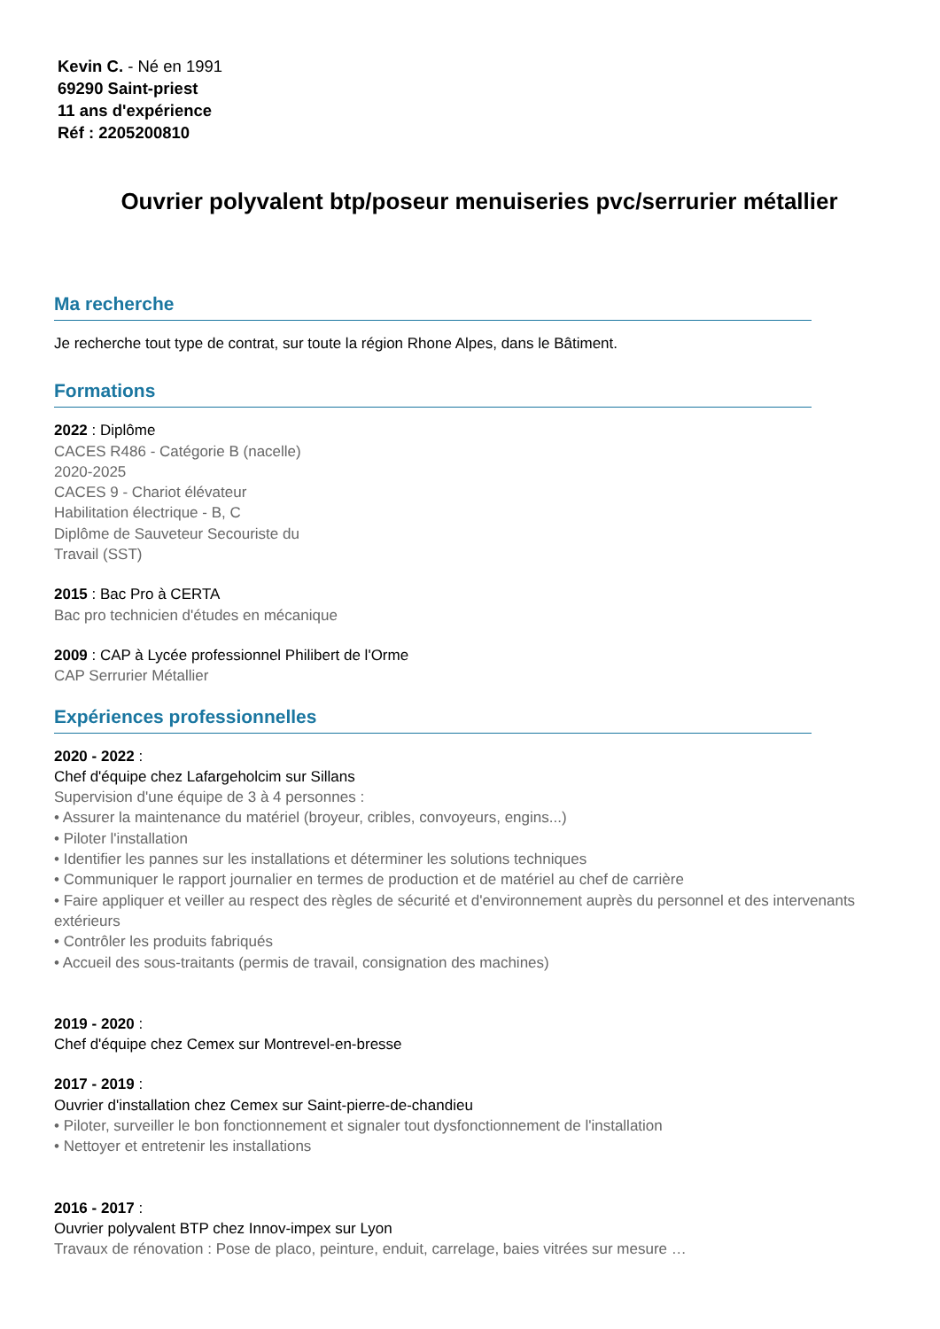Kevin C. - Né en 1991
69290 Saint-priest
11 ans d'expérience
Réf : 2205200810
Ouvrier polyvalent btp/poseur menuiseries pvc/serrurier métallier
Ma recherche
Je recherche tout type de contrat, sur toute la région Rhone Alpes, dans le Bâtiment.
Formations
2022 : Diplôme
CACES R486 - Catégorie B (nacelle)
2020-2025
CACES 9 - Chariot élévateur
Habilitation électrique - B, C
Diplôme de Sauveteur Secouriste du
Travail (SST)
2015 : Bac Pro à CERTA
Bac pro technicien d'études en mécanique
2009 : CAP à Lycée professionnel Philibert de l'Orme
CAP Serrurier Métallier
Expériences professionnelles
2020 - 2022 :
Chef d'équipe chez Lafargeholcim sur Sillans
Supervision d'une équipe de 3 à 4 personnes :
• Assurer la maintenance du matériel (broyeur, cribles, convoyeurs, engins...)
• Piloter l'installation
• Identifier les pannes sur les installations et déterminer les solutions techniques
• Communiquer le rapport journalier en termes de production et de matériel au chef de carrière
• Faire appliquer et veiller au respect des règles de sécurité et d'environnement auprès du personnel et des intervenants extérieurs
• Contrôler les produits fabriqués
• Accueil des sous-traitants (permis de travail, consignation des machines)
2019 - 2020 :
Chef d'équipe chez Cemex sur Montrevel-en-bresse
2017 - 2019 :
Ouvrier d'installation chez Cemex sur Saint-pierre-de-chandieu
• Piloter, surveiller le bon fonctionnement et signaler tout dysfonctionnement de l'installation
• Nettoyer et entretenir les installations
2016 - 2017 :
Ouvrier polyvalent BTP chez Innov-impex sur Lyon
Travaux de rénovation : Pose de placo, peinture, enduit, carrelage, baies vitrées sur mesure …